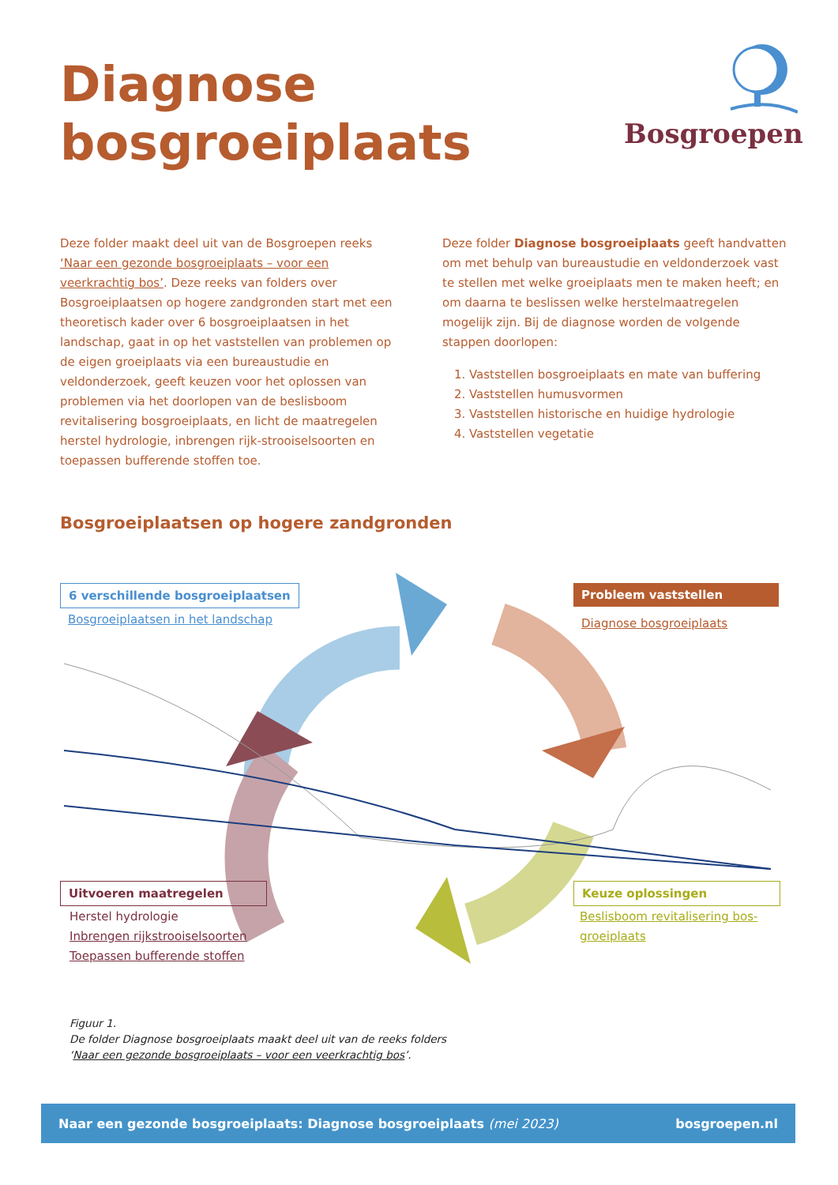Diagnose
bosgroeiplaats
Bosgroepen
Deze folder maakt deel uit van de Bosgroepen reeks ‘Naar een gezonde bosgroeiplaats – voor een veerkrachtig bos’. Deze reeks van folders over Bosgroeiplaatsen op hogere zandgronden start met een theoretisch kader over 6 bosgroeiplaatsen in het landschap, gaat in op het vaststellen van problemen op de eigen groeiplaats via een bureaustudie en veldonderzoek, geeft keuzen voor het oplossen van problemen via het doorlopen van de beslisboom revitalisering bosgroeiplaats, en licht de maatregelen herstel hydrologie, inbrengen rijk-strooiselsoorten en toepassen bufferende stoffen toe.
Deze folder Diagnose bosgroeiplaats geeft handvatten om met behulp van bureaustudie en veldonderzoek vast te stellen met welke groeiplaats men te maken heeft; en om daarna te beslissen welke herstelmaatregelen mogelijk zijn. Bij de diagnose worden de volgende stappen doorlopen:
1. Vaststellen bosgroeiplaats en mate van buffering
2. Vaststellen humusvormen
3. Vaststellen historische en huidige hydrologie
4. Vaststellen vegetatie
Bosgroeiplaatsen op hogere zandgronden
6 verschillende bosgroeiplaatsen
Bosgroeiplaatsen in het landschap
Probleem vaststellen
Diagnose bosgroeiplaats
Uitvoeren maatregelen
Herstel hydrologie
Inbrengen rijkstrooiselsoorten
Toepassen bufferende stoffen
Keuze oplossingen
Beslisboom revitalisering bos-
groeiplaats
Figuur 1.
De folder Diagnose bosgroeiplaats maakt deel uit van de reeks folders
‘Naar een gezonde bosgroeiplaats – voor een veerkrachtig bos’.
Naar een gezonde bosgroeiplaats: Diagnose bosgroeiplaats (mei 2023) bosgroepen.nl